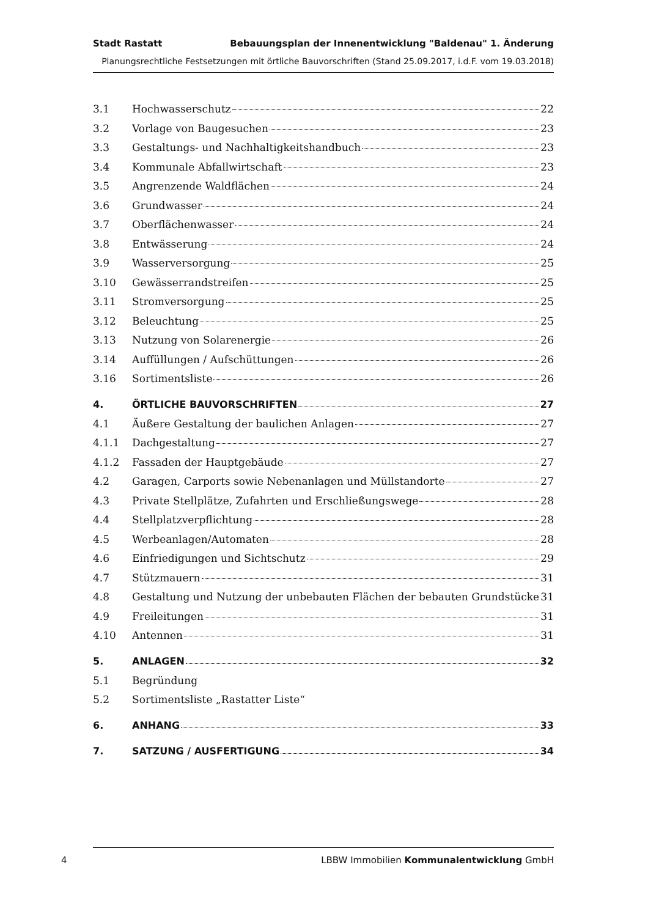Stadt Rastatt Bebauungsplan der Innenentwicklung "Baldenau" 1. Änderung
Planungsrechtliche Festsetzungen mit örtliche Bauvorschriften (Stand 25.09.2017, i.d.F. vom 19.03.2018)
3.1 Hochwasserschutz 22
3.2 Vorlage von Baugesuchen 23
3.3 Gestaltungs- und Nachhaltigkeitshandbuch 23
3.4 Kommunale Abfallwirtschaft 23
3.5 Angrenzende Waldflächen 24
3.6 Grundwasser 24
3.7 Oberflächenwasser 24
3.8 Entwässerung 24
3.9 Wasserversorgung 25
3.10 Gewässerrandstreifen 25
3.11 Stromversorgung 25
3.12 Beleuchtung 25
3.13 Nutzung von Solarenergie 26
3.14 Auffüllungen / Aufschüttungen 26
3.16 Sortimentsliste 26
4. ÖRTLICHE BAUVORSCHRIFTEN 27
4.1 Äußere Gestaltung der baulichen Anlagen 27
4.1.1 Dachgestaltung 27
4.1.2 Fassaden der Hauptgebäude 27
4.2 Garagen, Carports sowie Nebenanlagen und Müllstandorte 27
4.3 Private Stellplätze, Zufahrten und Erschließungswege 28
4.4 Stellplatzverpflichtung 28
4.5 Werbeanlagen/Automaten 28
4.6 Einfriedigungen und Sichtschutz 29
4.7 Stützmauern 31
4.8 Gestaltung und Nutzung der unbebauten Flächen der bebauten Grundstücke 31
4.9 Freileitungen 31
4.10 Antennen 31
5. ANLAGEN 32
5.1 Begründung
5.2 Sortimentsliste „Rastatter Liste“
6. ANHANG 33
7. SATZUNG / AUSFERTIGUNG 34
4 LBBW Immobilien Kommunalentwicklung GmbH